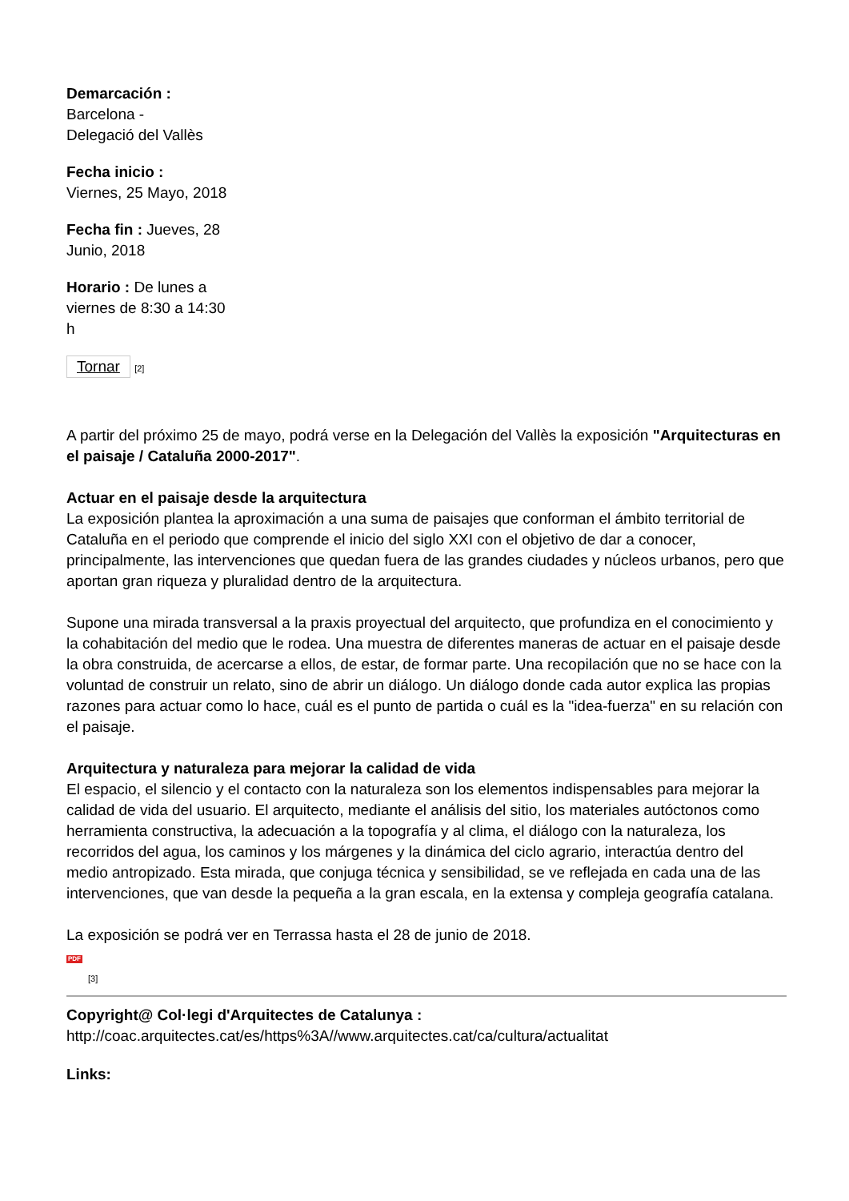Demarcación :
Barcelona -
Delegació del Vallès
Fecha inicio :
Viernes, 25 Mayo, 2018
Fecha fin : Jueves, 28 Junio, 2018
Horario : De lunes a viernes de 8:30 a 14:30 h
Tornar [2]
A partir del próximo 25 de mayo, podrá verse en la Delegación del Vallès la exposición "Arquitecturas en el paisaje / Cataluña 2000-2017".
Actuar en el paisaje desde la arquitectura
La exposición plantea la aproximación a una suma de paisajes que conforman el ámbito territorial de Cataluña en el periodo que comprende el inicio del siglo XXI con el objetivo de dar a conocer, principalmente, las intervenciones que quedan fuera de las grandes ciudades y núcleos urbanos, pero que aportan gran riqueza y pluralidad dentro de la arquitectura.
Supone una mirada transversal a la praxis proyectual del arquitecto, que profundiza en el conocimiento y la cohabitación del medio que le rodea. Una muestra de diferentes maneras de actuar en el paisaje desde la obra construida, de acercarse a ellos, de estar, de formar parte. Una recopilación que no se hace con la voluntad de construir un relato, sino de abrir un diálogo. Un diálogo donde cada autor explica las propias razones para actuar como lo hace, cuál es el punto de partida o cuál es la "idea-fuerza" en su relación con el paisaje.
Arquitectura y naturaleza para mejorar la calidad de vida
El espacio, el silencio y el contacto con la naturaleza son los elementos indispensables para mejorar la calidad de vida del usuario. El arquitecto, mediante el análisis del sitio, los materiales autóctonos como herramienta constructiva, la adecuación a la topografía y al clima, el diálogo con la naturaleza, los recorridos del agua, los caminos y los márgenes y la dinámica del ciclo agrario, interactúa dentro del medio antropizado. Esta mirada, que conjuga técnica y sensibilidad, se ve reflejada en cada una de las intervenciones, que van desde la pequeña a la gran escala, en la extensa y compleja geografía catalana.
La exposición se podrá ver en Terrassa hasta el 28 de junio de 2018.
PDF
[3]
Copyright@ Col·legi d'Arquitectes de Catalunya :
http://coac.arquitectes.cat/es/https%3A//www.arquitectes.cat/ca/cultura/actualitat
Links: